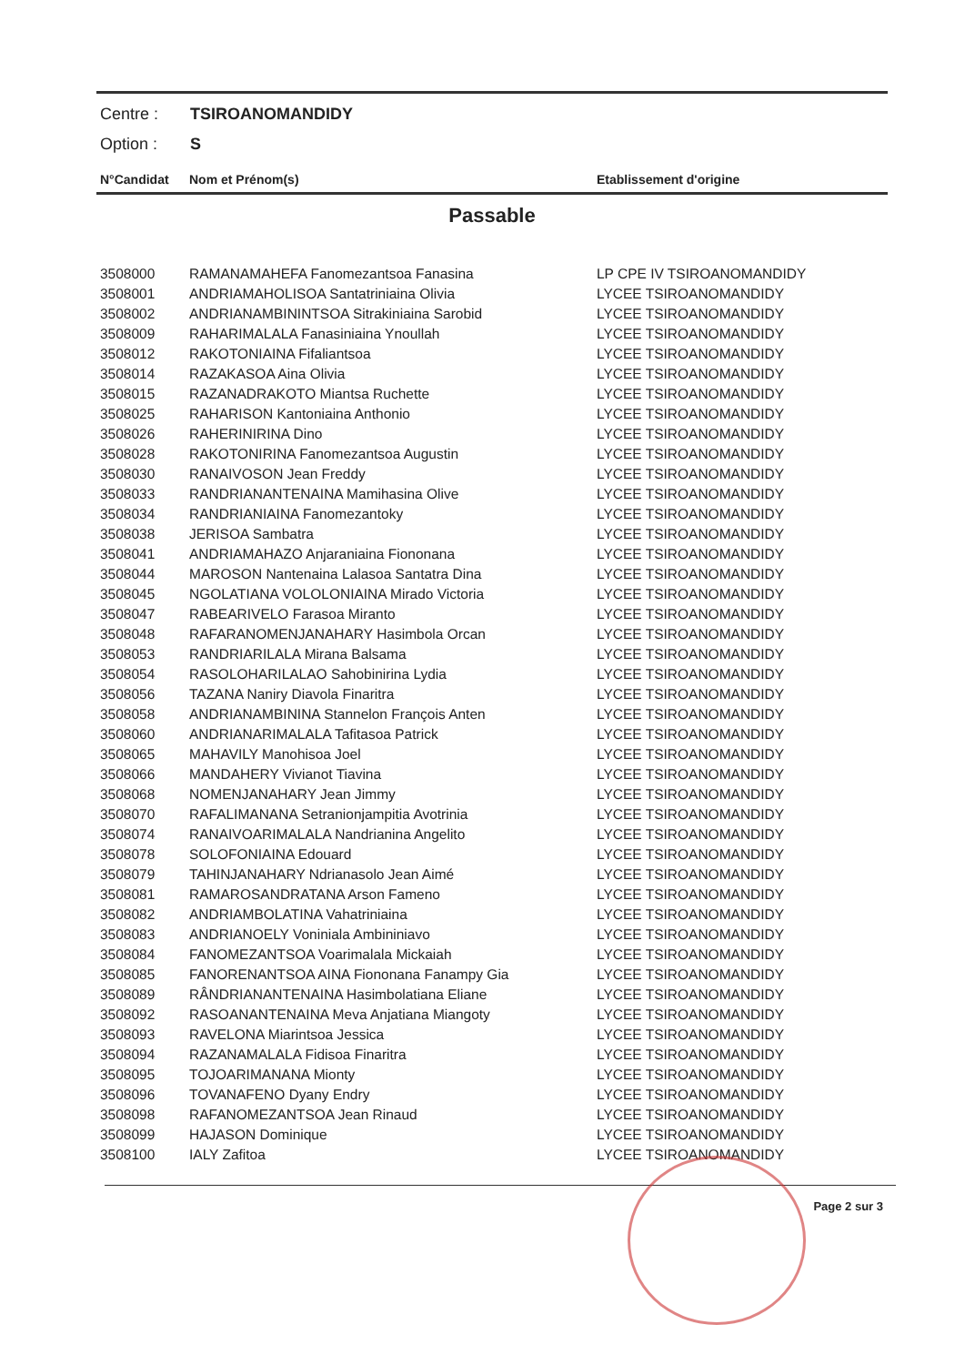Centre : TSIROANOMANDIDY
Option : S
| N°Candidat | Nom et Prénom(s) | Etablissement d'origine |
| --- | --- | --- |
Passable
| 3508000 | RAMANAMAHEFA Fanomezantsoa Fanasina | LP CPE IV TSIROANOMANDIDY |
| 3508001 | ANDRIAMAHOLISOA Santatriniaina Olivia | LYCEE TSIROANOMANDIDY |
| 3508002 | ANDRIANAMBININTSOA Sitrakiniaina Sarobid | LYCEE TSIROANOMANDIDY |
| 3508009 | RAHARIMALALA Fanasiniaina Ynoullah | LYCEE TSIROANOMANDIDY |
| 3508012 | RAKOTONIAINA Fifaliantsoa | LYCEE TSIROANOMANDIDY |
| 3508014 | RAZAKASOA Aina Olivia | LYCEE TSIROANOMANDIDY |
| 3508015 | RAZANADRAKOTO Miantsa Ruchette | LYCEE TSIROANOMANDIDY |
| 3508025 | RAHARISON Kantoniaina Anthonio | LYCEE TSIROANOMANDIDY |
| 3508026 | RAHERINIRINA Dino | LYCEE TSIROANOMANDIDY |
| 3508028 | RAKOTONIRINA Fanomezantsoa Augustin | LYCEE TSIROANOMANDIDY |
| 3508030 | RANAIVOSON Jean Freddy | LYCEE TSIROANOMANDIDY |
| 3508033 | RANDRIANANTENAINA Mamihasina Olive | LYCEE TSIROANOMANDIDY |
| 3508034 | RANDRIANIAINA Fanomezantoky | LYCEE TSIROANOMANDIDY |
| 3508038 | JERISOA Sambatra | LYCEE TSIROANOMANDIDY |
| 3508041 | ANDRIAMAHAZO Anjaraniaina Fiononana | LYCEE TSIROANOMANDIDY |
| 3508044 | MAROSON Nantenaina Lalasoa Santatra Dina | LYCEE TSIROANOMANDIDY |
| 3508045 | NGOLATIANA VOLOLONIAINA Mirado Victoria | LYCEE TSIROANOMANDIDY |
| 3508047 | RABEARIVELO Farasoa Miranto | LYCEE TSIROANOMANDIDY |
| 3508048 | RAFARANOMENJANAHARY Hasimbola Orcan | LYCEE TSIROANOMANDIDY |
| 3508053 | RANDRIARILALA Mirana Balsama | LYCEE TSIROANOMANDIDY |
| 3508054 | RASOLOHARILALAO Sahobinirina Lydia | LYCEE TSIROANOMANDIDY |
| 3508056 | TAZANA Naniry Diavola Finaritra | LYCEE TSIROANOMANDIDY |
| 3508058 | ANDRIANAMBININA Stannelon François Anten | LYCEE TSIROANOMANDIDY |
| 3508060 | ANDRIANARIMALALA Tafitasoa Patrick | LYCEE TSIROANOMANDIDY |
| 3508065 | MAHAVILY Manohisoa Joel | LYCEE TSIROANOMANDIDY |
| 3508066 | MANDAHERY Vivianot Tiavina | LYCEE TSIROANOMANDIDY |
| 3508068 | NOMENJANAHARY Jean Jimmy | LYCEE TSIROANOMANDIDY |
| 3508070 | RAFALIMANANA Setranionjampitia Avotrinia | LYCEE TSIROANOMANDIDY |
| 3508074 | RANAIVOARIMALALA Nandrianina Angelito | LYCEE TSIROANOMANDIDY |
| 3508078 | SOLOFONIAINA Edouard | LYCEE TSIROANOMANDIDY |
| 3508079 | TAHINJANAHARY Ndrianasolo Jean Aimé | LYCEE TSIROANOMANDIDY |
| 3508081 | RAMAROSANDRATANA Arson Fameno | LYCEE TSIROANOMANDIDY |
| 3508082 | ANDRIAMBOLATINA Vahatriniaina | LYCEE TSIROANOMANDIDY |
| 3508083 | ANDRIANOELY Voniniala Ambininiavo | LYCEE TSIROANOMANDIDY |
| 3508084 | FANOMEZANTSOA Voarimalala Mickaiah | LYCEE TSIROANOMANDIDY |
| 3508085 | FANORENANTSOA AINA Fiononana Fanampy Gia | LYCEE TSIROANOMANDIDY |
| 3508089 | RÂNDRIANANTENAINA Hasimbolatiana Eliane | LYCEE TSIROANOMANDIDY |
| 3508092 | RASOANANTENAINA Meva Anjatiana Miangoty | LYCEE TSIROANOMANDIDY |
| 3508093 | RAVELONA Miarintsoa Jessica | LYCEE TSIROANOMANDIDY |
| 3508094 | RAZANAMALALA Fidisoa Finaritra | LYCEE TSIROANOMANDIDY |
| 3508095 | TOJOARIMANANA Mionty | LYCEE TSIROANOMANDIDY |
| 3508096 | TOVANAFENO Dyany Endry | LYCEE TSIROANOMANDIDY |
| 3508098 | RAFANOMEZANTSOA Jean Rinaud | LYCEE TSIROANOMANDIDY |
| 3508099 | HAJASON Dominique | LYCEE TSIROANOMANDIDY |
| 3508100 | IALY Zafitoa | LYCEE TSIROANOMANDIDY |
Page 2 sur 3